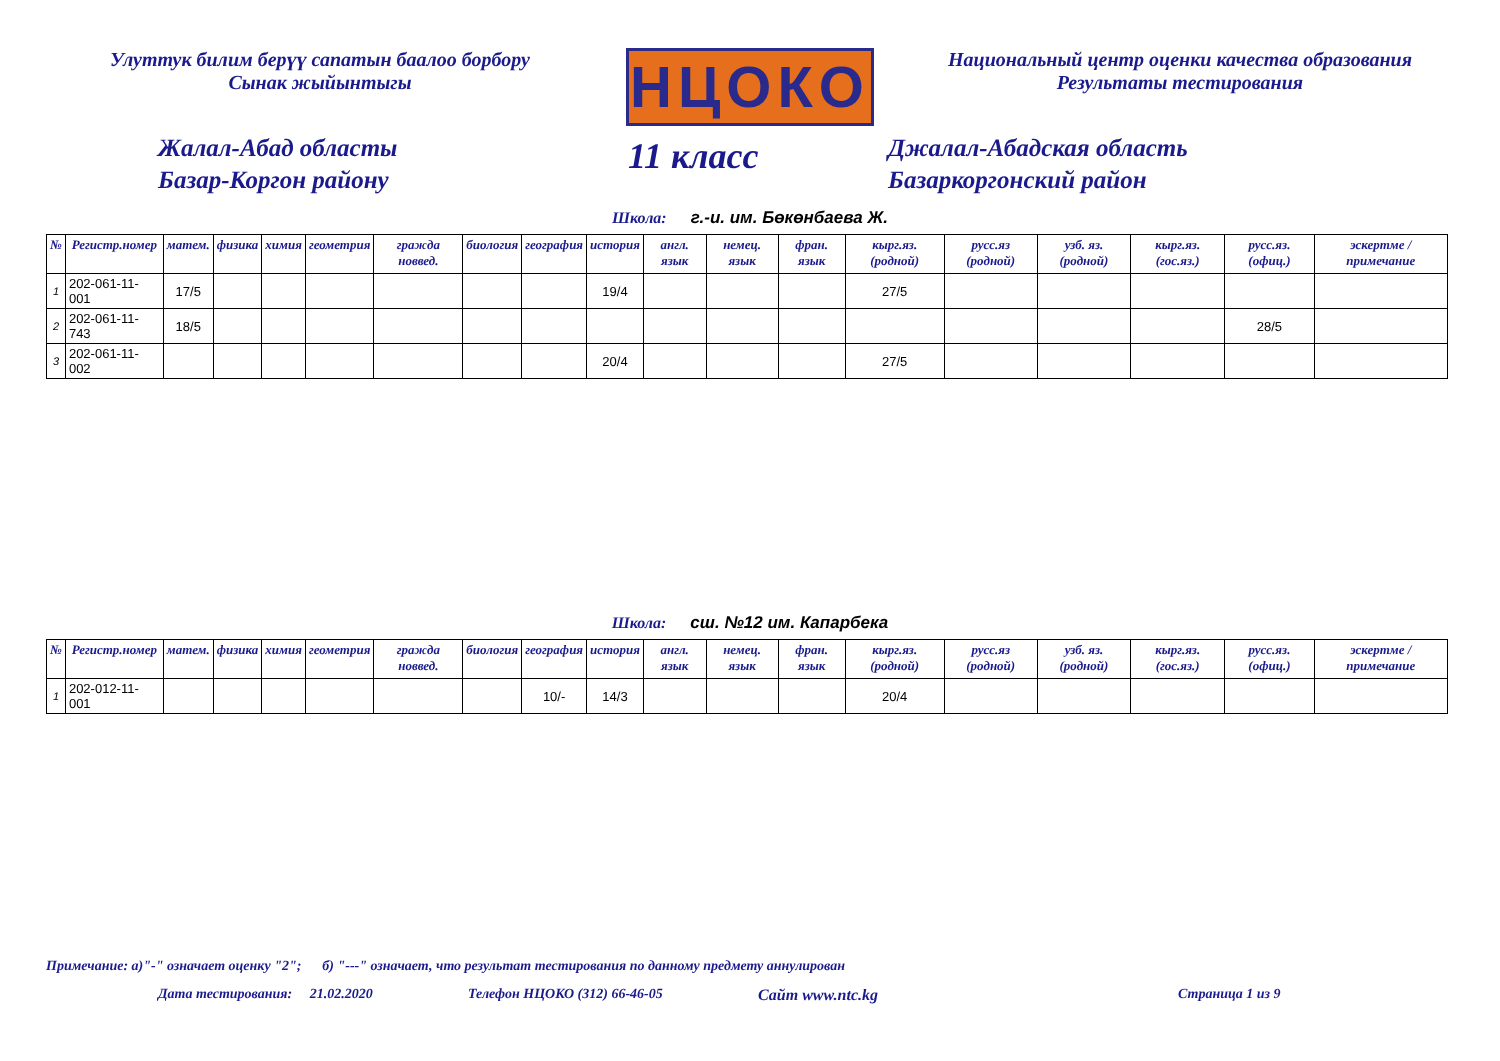Улуттук билим берүү сапатын баалоо борбору
Сынак жыйынтыгы
НЦОКО
Национальный центр оценки качества образования
Результаты тестирования
Жалал-Абад областы
Базар-Коргон району
11 класс
Джалал-Абадская область
Базаркоргонский район
Школа: г.-и. им. Бөкөнбаева Ж.
| № | Регистр.номер | матем. | физика | химия | геометрия | гражда новвед. | биология | география | история | англ. язык | немец. язык | фран. язык | кырг.яз. (родной) | русс.яз (родной) | узб. яз. (родной) | кырг.яз. (гос.яз.) | русс.яз. (офиц.) | эскертме / примечание |
| --- | --- | --- | --- | --- | --- | --- | --- | --- | --- | --- | --- | --- | --- | --- | --- | --- | --- | --- |
| 1 | 202-061-11-001 | 17/5 | | | | | | | 19/4 | | | | 27/5 | | | | | |
| 2 | 202-061-11-743 | 18/5 | | | | | | | | | | | | | | | 28/5 | |
| 3 | 202-061-11-002 | | | | | | | | 20/4 | | | | 27/5 | | | | | |
Школа: сш. №12 им. Капарбека
| № | Регистр.номер | матем. | физика | химия | геометрия | гражда новвед. | биология | география | история | англ. язык | немец. язык | фран. язык | кырг.яз. (родной) | русс.яз (родной) | узб. яз. (родной) | кырг.яз. (гос.яз.) | русс.яз. (офиц.) | эскертме / примечание |
| --- | --- | --- | --- | --- | --- | --- | --- | --- | --- | --- | --- | --- | --- | --- | --- | --- | --- | --- |
| 1 | 202-012-11-001 | | | | | | | 10/- | 14/3 | | | | 20/4 | | | | | |
Примечание: а)"-" означает оценку "2"; б) "---" означает, что результат тестирования по данному предмету аннулирован
Дата тестирования: 21.02.2020 Телефон НЦОКО (312) 66-46-05 Сайт www.ntc.kg Страница 1 из 9